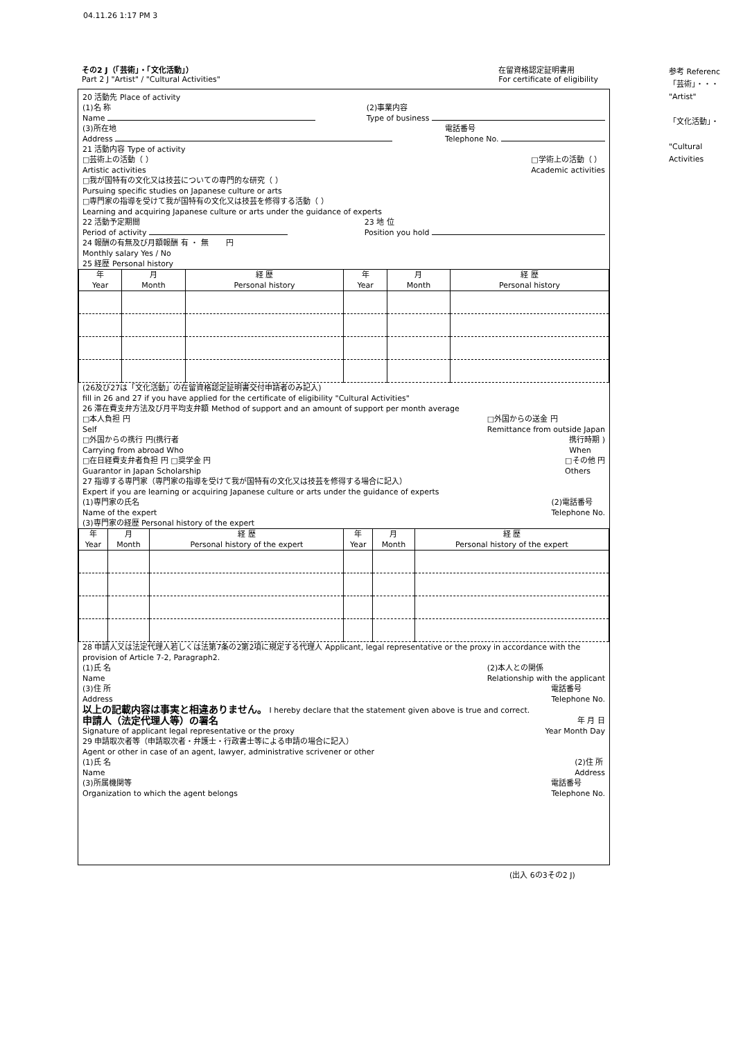04.11.26 1:17 PM 3
その2 J（「芸術」・「文化活動」）
Part 2 J "Artist" / "Cultural Activities"
在留資格認定証明書用
For certificate of eligibility
参考 Referenc
「芸術」・・・
"Artist"
「文化活動」・
"Cultural Activities
20 活動先 Place of activity
(1)名 称
Name (2)事業内容
Type of business
(3)所在地
Address 電話番号
Telephone No.
21 活動内容 Type of activity
□芸術上の活動（ ）
Artistic activities □学術上の活動（ ）
Academic activities
□我が国特有の文化又は技芸についての専門的な研究（ ）
Pursuing specific studies on Japanese culture or arts
□専門家の指導を受けて我が国特有の文化又は技芸を修得する活動（ ）
Learning and acquiring Japanese culture or arts under the guidance of experts
22 活動予定期間
Period of activity 23 地 位
Position you hold
24 報酬の有無及び月額報酬 有 ・ 無 　　円
Monthly salary Yes / No
25 経歴 Personal history
| 年 Year | 月 Month | 経 歴 Personal history | 年 Year | 月 Month | 経 歴 Personal history |
| --- | --- | --- | --- | --- | --- |
(26及び27は「文化活動」の在留資格認定証明書交付申請者のみ記入)
fill in 26 and 27 if you have applied for the certificate of eligibility "Cultural Activities"
26 滞在費支弁方法及び月平均支弁額 Method of support and an amount of support per month average
□本人負担 円
Self □外国からの送金 円
Remittance from outside Japan
□外国からの携行 円(携行者
Carrying from abroad Who 携行時期 )
When
□在日経費支弁者負担 円 □奨学金 円
Guarantor in Japan Scholarship □その他 円
Others
27 指導する専門家（専門家の指導を受けて我が国特有の文化又は技芸を修得する場合に記入）
Expert if you are learning or acquiring Japanese culture or arts under the guidance of experts
(1)専門家の氏名
Name of the expert (2)電話番号
Telephone No.
(3)専門家の経歴 Personal history of the expert
| 年 Year | 月 Month | 経 歴 Personal history of the expert | 年 Year | 月 Month | 経 歴 Personal history of the expert |
| --- | --- | --- | --- | --- | --- |
28 申請人又は法定代理人若しくは法第7条の2第2項に規定する代理人 Applicant, legal representative or the proxy in accordance with the provision of Article 7-2, Paragraph2.
(1)氏 名
Name (2)本人との関係
Relationship with the applicant
(3)住 所
Address 電話番号
Telephone No.
以上の記載内容は事実と相違ありません。 I hereby declare that the statement given above is true and correct.
申請人（法定代理人等）の署名 年 月 日
Signature of applicant legal representative or the proxy Year Month Day
29 申請取次者等（申請取次者・弁護士・行政書士等による申請の場合に記入）
Agent or other in case of an agent, lawyer, administrative scrivener or other
(1)氏 名
Name (2)住 所
Address
(3)所属機関等
Organization to which the agent belongs 電話番号
Telephone No.
(出入 6の3その2 J)